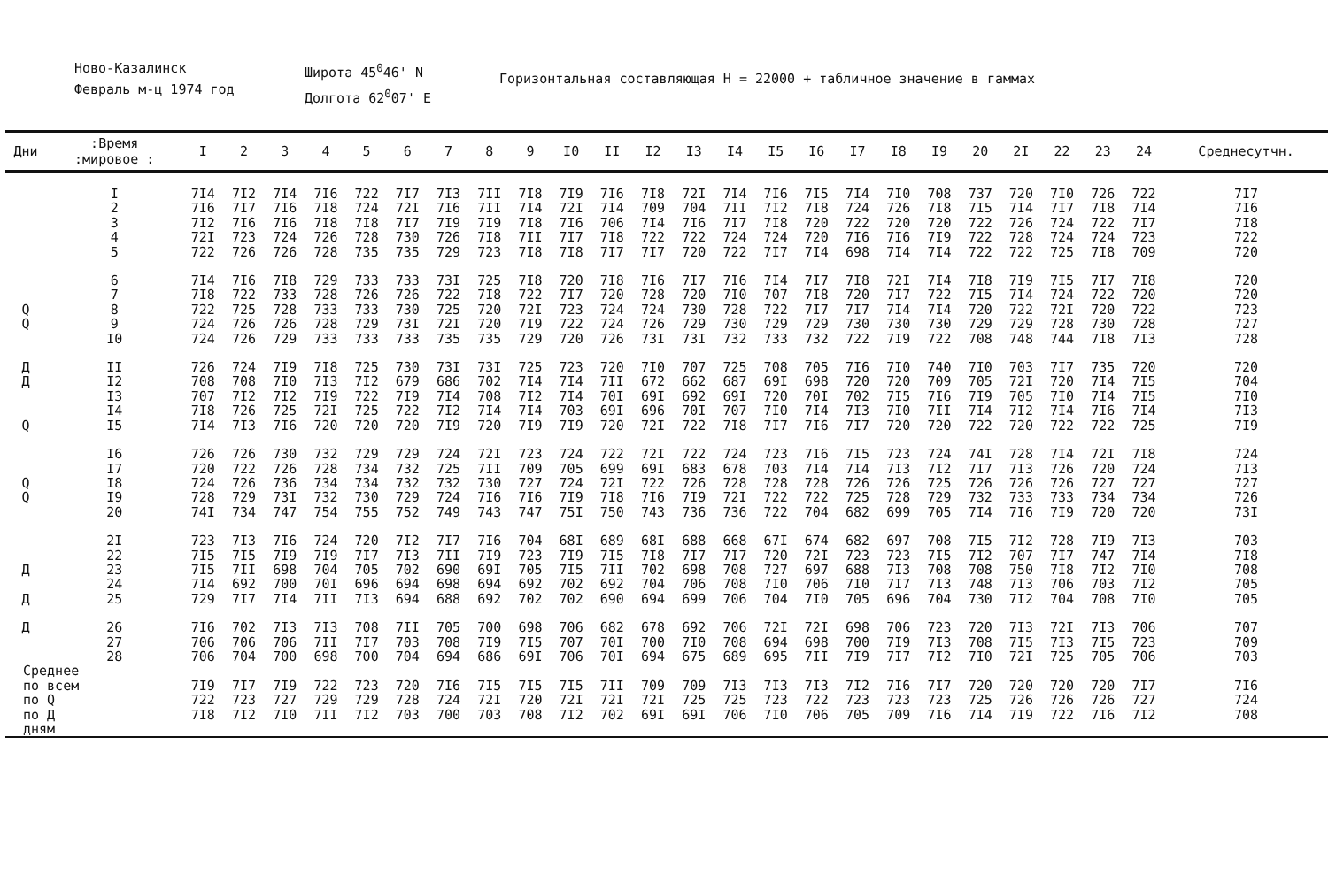Ново-Казалинск
Февраль м-ц 1974 год
Широта 45<sup>0</sup>46' N
Долгота 62<sup>0</sup>07' E
Горизонтальная составляющая H = 22000 + табличное значение в гаммах
| Дни | :Время :мировое : | I | 2 | 3 | 4 | 5 | 6 | 7 | 8 | 9 | I0 | II | I2 | I3 | I4 | I5 | I6 | I7 | I8 | I9 | 20 | 2I | 22 | 23 | 24 | Среднесутчн. |
| --- | --- | --- | --- | --- | --- | --- | --- | --- | --- | --- | --- | --- | --- | --- | --- | --- | --- | --- | --- | --- | --- | --- | --- | --- | --- | --- |
| | I | 7I4 | 7I2 | 7I4 | 7I6 | 722 | 7I7 | 7I3 | 7II | 7I8 | 7I9 | 7I6 | 7I8 | 72I | 7I4 | 7I6 | 7I5 | 7I4 | 7I0 | 708 | 737 | 720 | 7I0 | 726 | 722 | 7I7 |
| | 2 | 7I6 | 7I7 | 7I6 | 7I8 | 724 | 72I | 7I6 | 7II | 7I4 | 72I | 7I4 | 709 | 704 | 7II | 7I2 | 7I8 | 724 | 726 | 7I8 | 7I5 | 7I4 | 7I7 | 7I8 | 7I4 | 7I6 |
| | 3 | 7I2 | 7I6 | 7I6 | 7I8 | 7I8 | 7I7 | 7I9 | 7I9 | 7I8 | 7I6 | 706 | 7I4 | 7I6 | 7I7 | 7I8 | 720 | 722 | 720 | 720 | 722 | 726 | 724 | 722 | 7I7 | 7I8 |
| | 4 | 72I | 723 | 724 | 726 | 728 | 730 | 726 | 7I8 | 7II | 7I7 | 7I8 | 722 | 722 | 724 | 724 | 720 | 7I6 | 7I6 | 7I9 | 722 | 728 | 724 | 724 | 723 | 722 |
| | 5 | 722 | 726 | 726 | 728 | 735 | 735 | 729 | 723 | 7I8 | 7I8 | 7I7 | 7I7 | 720 | 722 | 7I7 | 7I4 | 698 | 7I4 | 7I4 | 722 | 722 | 725 | 7I8 | 709 | 720 |
| | 6 | 7I4 | 7I6 | 7I8 | 729 | 733 | 733 | 73I | 725 | 7I8 | 720 | 7I8 | 7I6 | 7I7 | 7I6 | 7I4 | 7I7 | 7I8 | 72I | 7I4 | 7I8 | 7I9 | 7I5 | 7I7 | 7I8 | 720 |
| | 7 | 7I8 | 722 | 733 | 728 | 726 | 726 | 722 | 7I8 | 722 | 7I7 | 720 | 728 | 720 | 7I0 | 707 | 7I8 | 720 | 7I7 | 722 | 7I5 | 7I4 | 724 | 722 | 720 | 720 |
| Q | 8 | 722 | 725 | 728 | 733 | 733 | 730 | 725 | 720 | 72I | 723 | 724 | 724 | 730 | 728 | 722 | 7I7 | 7I7 | 7I4 | 7I4 | 720 | 722 | 72I | 720 | 722 | 723 |
| Q | 9 | 724 | 726 | 726 | 728 | 729 | 73I | 72I | 720 | 7I9 | 722 | 724 | 726 | 729 | 730 | 729 | 729 | 730 | 730 | 730 | 729 | 729 | 728 | 730 | 728 | 727 |
| | I0 | 724 | 726 | 729 | 733 | 733 | 733 | 735 | 735 | 729 | 720 | 726 | 73I | 73I | 732 | 733 | 732 | 722 | 7I9 | 722 | 708 | 748 | 744 | 7I8 | 7I3 | 728 |
| Д | II | 726 | 724 | 7I9 | 7I8 | 725 | 730 | 73I | 73I | 725 | 723 | 720 | 7I0 | 707 | 725 | 708 | 705 | 7I6 | 7I0 | 740 | 7I0 | 703 | 7I7 | 735 | 720 | 720 |
| Д | I2 | 708 | 708 | 7I0 | 7I3 | 7I2 | 679 | 686 | 702 | 7I4 | 7I4 | 7II | 672 | 662 | 687 | 69I | 698 | 720 | 720 | 709 | 705 | 72I | 720 | 7I4 | 7I5 | 704 |
| | I3 | 707 | 7I2 | 7I2 | 7I9 | 722 | 7I9 | 7I4 | 708 | 7I2 | 7I4 | 70I | 69I | 692 | 69I | 720 | 70I | 702 | 7I5 | 7I6 | 7I9 | 705 | 7I0 | 7I4 | 7I5 | 7I0 |
| | I4 | 7I8 | 726 | 725 | 72I | 725 | 722 | 7I2 | 7I4 | 7I4 | 703 | 69I | 696 | 70I | 707 | 7I0 | 7I4 | 7I3 | 7I0 | 7II | 7I4 | 7I2 | 7I4 | 7I6 | 7I4 | 7I3 |
| Q | I5 | 7I4 | 7I3 | 7I6 | 720 | 720 | 720 | 7I9 | 720 | 7I9 | 7I9 | 720 | 72I | 722 | 7I8 | 7I7 | 7I6 | 7I7 | 720 | 720 | 722 | 720 | 722 | 722 | 725 | 7I9 |
| | I6 | 726 | 726 | 730 | 732 | 729 | 729 | 724 | 72I | 723 | 724 | 722 | 72I | 722 | 724 | 723 | 7I6 | 7I5 | 723 | 724 | 74I | 728 | 7I4 | 72I | 7I8 | 724 |
| | I7 | 720 | 722 | 726 | 728 | 734 | 732 | 725 | 7II | 709 | 705 | 699 | 69I | 683 | 678 | 703 | 7I4 | 7I4 | 7I3 | 7I2 | 7I7 | 7I3 | 726 | 720 | 724 | 7I3 |
| Q | I8 | 724 | 726 | 736 | 734 | 734 | 732 | 732 | 730 | 727 | 724 | 72I | 722 | 726 | 728 | 728 | 728 | 726 | 726 | 725 | 726 | 726 | 726 | 727 | 727 | 727 |
| Q | I9 | 728 | 729 | 73I | 732 | 730 | 729 | 724 | 7I6 | 7I6 | 7I9 | 7I8 | 7I6 | 7I9 | 72I | 722 | 722 | 725 | 728 | 729 | 732 | 733 | 733 | 734 | 734 | 726 |
| | 20 | 74I | 734 | 747 | 754 | 755 | 752 | 749 | 743 | 747 | 75I | 750 | 743 | 736 | 736 | 722 | 704 | 682 | 699 | 705 | 7I4 | 7I6 | 7I9 | 720 | 720 | 73I |
| | 2I | 723 | 7I3 | 7I6 | 724 | 720 | 7I2 | 7I7 | 7I6 | 704 | 68I | 689 | 68I | 688 | 668 | 67I | 674 | 682 | 697 | 708 | 7I5 | 7I2 | 728 | 7I9 | 7I3 | 703 |
| | 22 | 7I5 | 7I5 | 7I9 | 7I9 | 7I7 | 7I3 | 7II | 7I9 | 723 | 7I9 | 7I5 | 7I8 | 7I7 | 7I7 | 720 | 72I | 723 | 723 | 7I5 | 7I2 | 707 | 7I7 | 747 | 7I4 | 7I8 |
| Д | 23 | 7I5 | 7II | 698 | 704 | 705 | 702 | 690 | 69I | 705 | 7I5 | 7II | 702 | 698 | 708 | 727 | 697 | 688 | 7I3 | 708 | 708 | 750 | 7I8 | 7I2 | 7I0 | 708 |
| | 24 | 7I4 | 692 | 700 | 70I | 696 | 694 | 698 | 694 | 692 | 702 | 692 | 704 | 706 | 708 | 7I0 | 706 | 7I0 | 7I7 | 7I3 | 748 | 7I3 | 706 | 703 | 7I2 | 705 |
| Д | 25 | 729 | 7I7 | 7I4 | 7II | 7I3 | 694 | 688 | 692 | 702 | 702 | 690 | 694 | 699 | 706 | 704 | 7I0 | 705 | 696 | 704 | 730 | 7I2 | 704 | 708 | 7I0 | 705 |
| Д | 26 | 7I6 | 702 | 7I3 | 7I3 | 708 | 7II | 705 | 700 | 698 | 706 | 682 | 678 | 692 | 706 | 72I | 72I | 698 | 706 | 723 | 720 | 7I3 | 72I | 7I3 | 706 | 707 |
| | 27 | 706 | 706 | 706 | 7II | 7I7 | 703 | 708 | 7I9 | 7I5 | 707 | 70I | 700 | 7I0 | 708 | 694 | 698 | 700 | 7I9 | 7I3 | 708 | 7I5 | 7I3 | 7I5 | 723 | 709 |
| | 28 | 706 | 704 | 700 | 698 | 700 | 704 | 694 | 686 | 69I | 706 | 70I | 694 | 675 | 689 | 695 | 7II | 7I9 | 7I7 | 7I2 | 7I0 | 72I | 725 | 705 | 706 | 703 |
| Среднее | | | | | | | | | | | | | | | | | | | | | | | | | | |
| по всем | | 7I9 | 7I7 | 7I9 | 722 | 723 | 720 | 7I6 | 7I5 | 7I5 | 7I5 | 7II | 709 | 709 | 7I3 | 7I3 | 7I3 | 7I2 | 7I6 | 7I7 | 720 | 720 | 720 | 720 | 7I7 | 7I6 |
| по Q | | 722 | 723 | 727 | 729 | 729 | 728 | 724 | 72I | 720 | 72I | 72I | 72I | 725 | 725 | 723 | 722 | 723 | 723 | 723 | 725 | 726 | 726 | 726 | 727 | 724 |
| по Д | | 7I8 | 7I2 | 7I0 | 7II | 7I2 | 703 | 700 | 703 | 708 | 7I2 | 702 | 69I | 69I | 706 | 7I0 | 706 | 705 | 709 | 7I6 | 7I4 | 7I9 | 722 | 7I6 | 7I2 | 708 |
| дням | | | | | | | | | | | | | | | | | | | | | | | | | | |